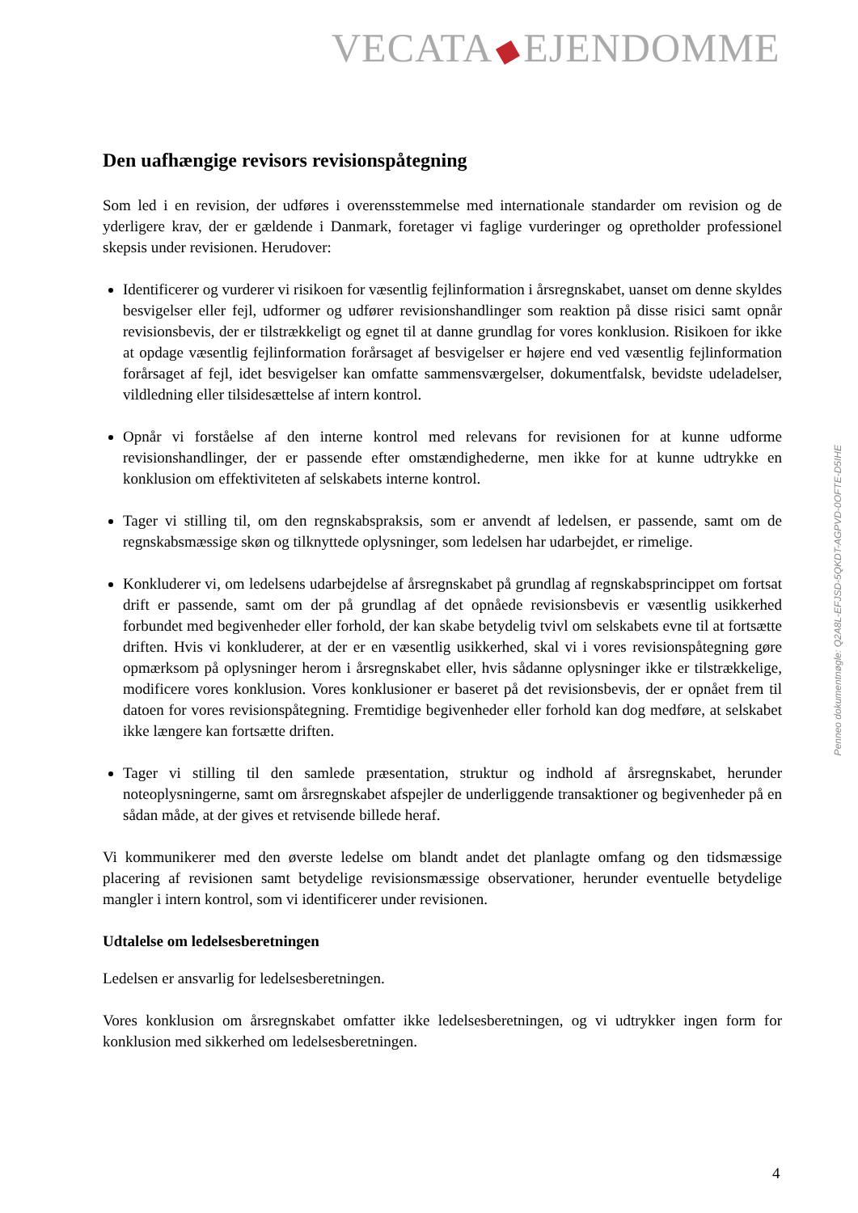VECATA EJENDOMME
Den uafhængige revisors revisionspåtegning
Som led i en revision, der udføres i overensstemmelse med internationale standarder om revision og de yderligere krav, der er gældende i Danmark, foretager vi faglige vurderinger og opretholder professionel skepsis under revisionen. Herudover:
Identificerer og vurderer vi risikoen for væsentlig fejlinformation i årsregnskabet, uanset om denne skyldes besvigelser eller fejl, udformer og udfører revisionshandlinger som reaktion på disse risici samt opnår revisionsbevis, der er tilstrækkeligt og egnet til at danne grundlag for vores konklusion. Risikoen for ikke at opdage væsentlig fejlinformation forårsaget af besvigelser er højere end ved væsentlig fejlinformation forårsaget af fejl, idet besvigelser kan omfatte sammensværgelser, dokumentfalsk, bevidste udeladelser, vildledning eller tilsidesættelse af intern kontrol.
Opnår vi forståelse af den interne kontrol med relevans for revisionen for at kunne udforme revisionshandlinger, der er passende efter omstændighederne, men ikke for at kunne udtrykke en konklusion om effektiviteten af selskabets interne kontrol.
Tager vi stilling til, om den regnskabspraksis, som er anvendt af ledelsen, er passende, samt om de regnskabsmæssige skøn og tilknyttede oplysninger, som ledelsen har udarbejdet, er rimelige.
Konkluderer vi, om ledelsens udarbejdelse af årsregnskabet på grundlag af regnskabsprincippet om fortsat drift er passende, samt om der på grundlag af det opnåede revisionsbevis er væsentlig usikkerhed forbundet med begivenheder eller forhold, der kan skabe betydelig tvivl om selskabets evne til at fortsætte driften. Hvis vi konkluderer, at der er en væsentlig usikkerhed, skal vi i vores revisionspåtegning gøre opmærksom på oplysninger herom i årsregnskabet eller, hvis sådanne oplysninger ikke er tilstrækkelige, modificere vores konklusion. Vores konklusioner er baseret på det revisionsbevis, der er opnået frem til datoen for vores revisionspåtegning. Fremtidige begivenheder eller forhold kan dog medføre, at selskabet ikke længere kan fortsætte driften.
Tager vi stilling til den samlede præsentation, struktur og indhold af årsregnskabet, herunder noteoplysningerne, samt om årsregnskabet afspejler de underliggende transaktioner og begivenheder på en sådan måde, at der gives et retvisende billede heraf.
Vi kommunikerer med den øverste ledelse om blandt andet det planlagte omfang og den tidsmæssige placering af revisionen samt betydelige revisionsmæssige observationer, herunder eventuelle betydelige mangler i intern kontrol, som vi identificerer under revisionen.
Udtalelse om ledelsesberetningen
Ledelsen er ansvarlig for ledelsesberetningen.
Vores konklusion om årsregnskabet omfatter ikke ledelsesberetningen, og vi udtrykker ingen form for konklusion med sikkerhed om ledelsesberetningen.
Penneo dokumentnøgle: Q2A8L-EFJSD-5QKDT-AGPVD-0OFTE-D5IHE
4